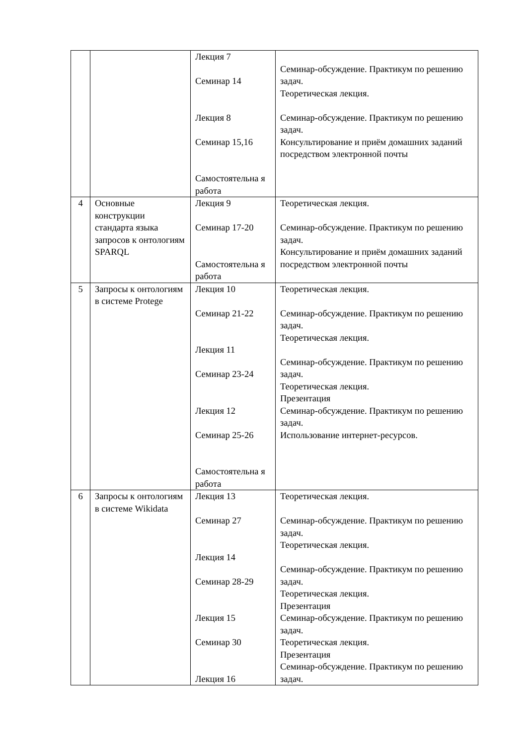| | | Лекция 7 Семинар 14 Лекция 8 Семинар 15,16 Самостоятельна я работа | Семинар-обсуждение. Практикум по решению задач. Теоретическая лекция. Семинар-обсуждение. Практикум по решению задач. Консультирование и приём домашних заданий посредством электронной почты |
| 4 | Основные конструкции стандарта языка запросов к онтологиям SPARQL | Лекция 9 Семинар 17-20 Самостоятельна я работа | Теоретическая лекция. Семинар-обсуждение. Практикум по решению задач. Консультирование и приём домашних заданий посредством электронной почты |
| 5 | Запросы к онтологиям в системе Protege | Лекция 10 Семинар 21-22 Лекция 11 Семинар 23-24 Лекция 12 Семинар 25-26 Самостоятельна я работа | Теоретическая лекция. Семинар-обсуждение. Практикум по решению задач. Теоретическая лекция. Семинар-обсуждение. Практикум по решению задач. Теоретическая лекция. Презентация Семинар-обсуждение. Практикум по решению задач. Использование интернет-ресурсов. |
| 6 | Запросы к онтологиям в системе Wikidata | Лекция 13 Семинар 27 Лекция 14 Семинар 28-29 Лекция 15 Семинар 30 Лекция 16 | Теоретическая лекция. Семинар-обсуждение. Практикум по решению задач. Теоретическая лекция. Семинар-обсуждение. Практикум по решению задач. Теоретическая лекция. Презентация Семинар-обсуждение. Практикум по решению задач. Теоретическая лекция. Презентация Семинар-обсуждение. Практикум по решению задач. |